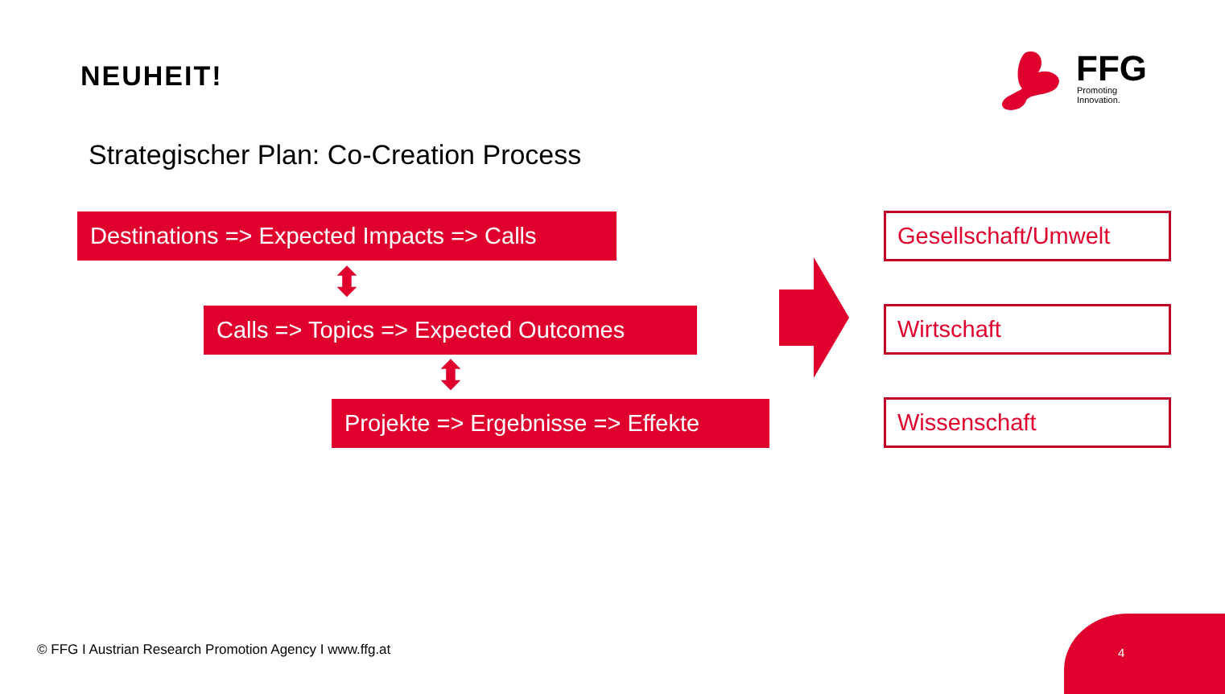NEUHEIT!
FFG Promoting Innovation.
Strategischer Plan: Co-Creation Process
Destinations => Expected Impacts => Calls
⬍
Calls => Topics => Expected Outcomes
⬍
Projekte => Ergebnisse => Effekte
Gesellschaft/Umwelt
Wirtschaft
Wissenschaft
© FFG I Austrian Research Promotion Agency I www.ffg.at
4